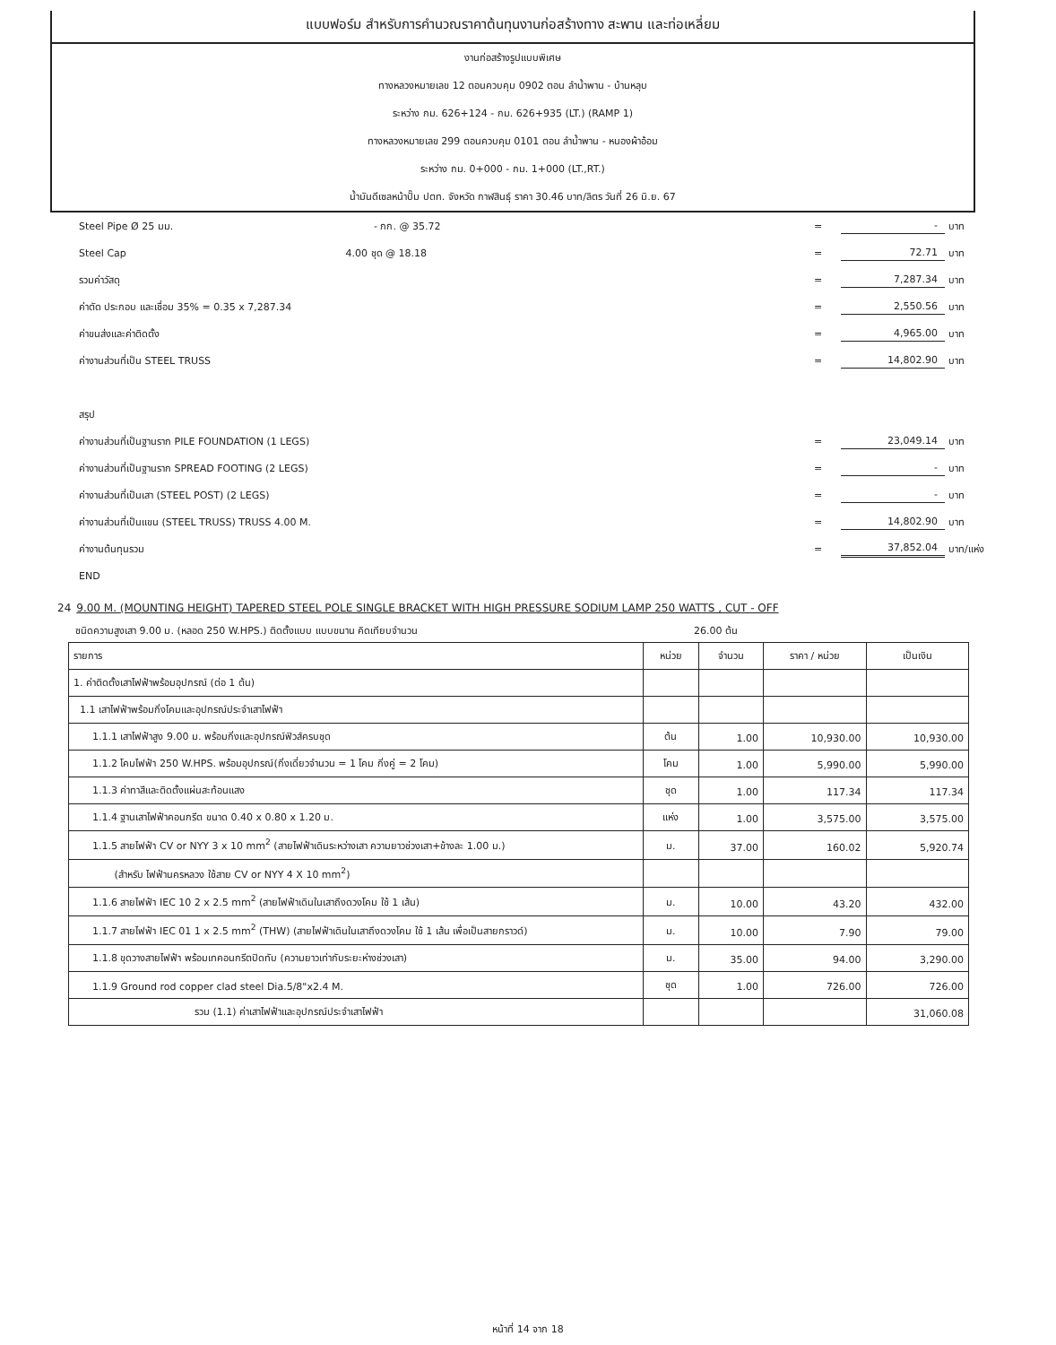แบบฟอร์ม สำหรับการคำนวณราคาต้นทุนงานก่อสร้างทาง สะพาน และท่อเหลี่ยม
งานก่อสร้างรูปแบบพิเศษ
ทางหลวงหมายเลข 12 ตอนควบคุม 0902 ตอน ลำน้ำพาน - บ้านหลุบ
ระหว่าง กม. 626+124 - กม. 626+935 (LT.) (RAMP 1)
ทางหลวงหมายเลข 299 ตอนควบคุม 0101 ตอน ลำน้ำพาน - หนองผ้าอ้อม
ระหว่าง กม. 0+000 - กม. 1+000 (LT.,RT.)
น้ำมันดีเซลหน้าปั๊ม ปตท. จังหวัด กาฬสินธุ์ ราคา 30.46 บาท/ลิตร วันที่ 26 มิ.ย. 67
Steel Pipe Ø 25 มม. - กก. @ 35.72 = - บาท
Steel Cap 4.00 ชุด @ 18.18 = 72.71 บาท
รวมค่าวัสดุ = 7,287.34 บาท
ค่าตัด ประกอบ และเชื่อม 35% = 0.35 x 7,287.34 = 2,550.56 บาท
ค่าขนส่งและค่าติดตั้ง = 4,965.00 บาท
ค่างานส่วนที่เป็น STEEL TRUSS = 14,802.90 บาท
สรุป
ค่างานส่วนที่เป็นฐานราก PILE FOUNDATION (1 LEGS) = 23,049.14 บาท
ค่างานส่วนที่เป็นฐานราก SPREAD FOOTING (2 LEGS) = - บาท
ค่างานส่วนที่เป็นเสา (STEEL POST) (2 LEGS) = - บาท
ค่างานส่วนที่เป็นแขน (STEEL TRUSS) TRUSS 4.00 M. = 14,802.90 บาท
ค่างานต้นทุนรวม = 37,852.04 บาท/แห่ง
END
24 9.00 M. (MOUNTING HEIGHT) TAPERED STEEL POLE SINGLE BRACKET WITH HIGH PRESSURE SODIUM LAMP 250 WATTS , CUT - OFF
ชนิดความสูงเสา 9.00 ม. (หลอด 250 W.HPS.) ติดตั้งแบบ แบบขนาน คิดเทียบจำนวน 26.00 ต้น
| รายการ | หน่วย | จำนวน | ราคา / หน่วย | เป็นเงิน |
| --- | --- | --- | --- | --- |
| 1. ค่าติดตั้งเสาไฟฟ้าพร้อมอุปกรณ์ (ต่อ 1 ต้น) | | | | |
| 1.1 เสาไฟฟ้าพร้อมกิ่งโคมและอุปกรณ์ประจำเสาไฟฟ้า | | | | |
| 1.1.1 เสาไฟฟ้าสูง 9.00 ม. พร้อมกิ่งและอุปกรณ์ฟิวส์ครบชุด | ต้น | 1.00 | 10,930.00 | 10,930.00 |
| 1.1.2 โคมไฟฟ้า 250 W.HPS. พร้อมอุปกรณ์(กิ่งเดี่ยวจำนวน = 1 โคม กิ่งคู่ = 2 โคม) | โคม | 1.00 | 5,990.00 | 5,990.00 |
| 1.1.3 ค่าทาสีและติดตั้งแผ่นสะท้อนแสง | ชุด | 1.00 | 117.34 | 117.34 |
| 1.1.4 ฐานเสาไฟฟ้าคอนกรีต ขนาด 0.40 x 0.80 x 1.20 ม. | แห่ง | 1.00 | 3,575.00 | 3,575.00 |
| 1.1.5 สายไฟฟ้า CV or NYY 3 x 10 mm<sup>2</sup> (สายไฟฟ้าเดินระหว่างเสา ความยาวช่วงเสา+ข้างละ 1.00 ม.) | ม. | 37.00 | 160.02 | 5,920.74 |
| (สำหรับ ไฟฟ้านครหลวง ใช้สาย CV or NYY 4 X 10 mm<sup>2</sup>) | | | | |
| 1.1.6 สายไฟฟ้า IEC 10 2 x 2.5 mm<sup>2</sup> (สายไฟฟ้าเดินในเสาถึงดวงโคม ใช้ 1 เส้น) | ม. | 10.00 | 43.20 | 432.00 |
| 1.1.7 สายไฟฟ้า IEC 01 1 x 2.5 mm<sup>2</sup> (THW) (สายไฟฟ้าเดินในเสาถึงดวงโคม ใช้ 1 เส้น เพื่อเป็นสายกราวด์) | ม. | 10.00 | 7.90 | 79.00 |
| 1.1.8 ขุดวางสายไฟฟ้า พร้อมเทคอนกรีตปิดทับ (ความยาวเท่ากับระยะห่างช่วงเสา) | ม. | 35.00 | 94.00 | 3,290.00 |
| 1.1.9 Ground rod copper clad steel Dia.5/8"x2.4 M. | ชุด | 1.00 | 726.00 | 726.00 |
| รวม (1.1) ค่าเสาไฟฟ้าและอุปกรณ์ประจำเสาไฟฟ้า | | | | 31,060.08 |
หน้าที่ 14 จาก 18